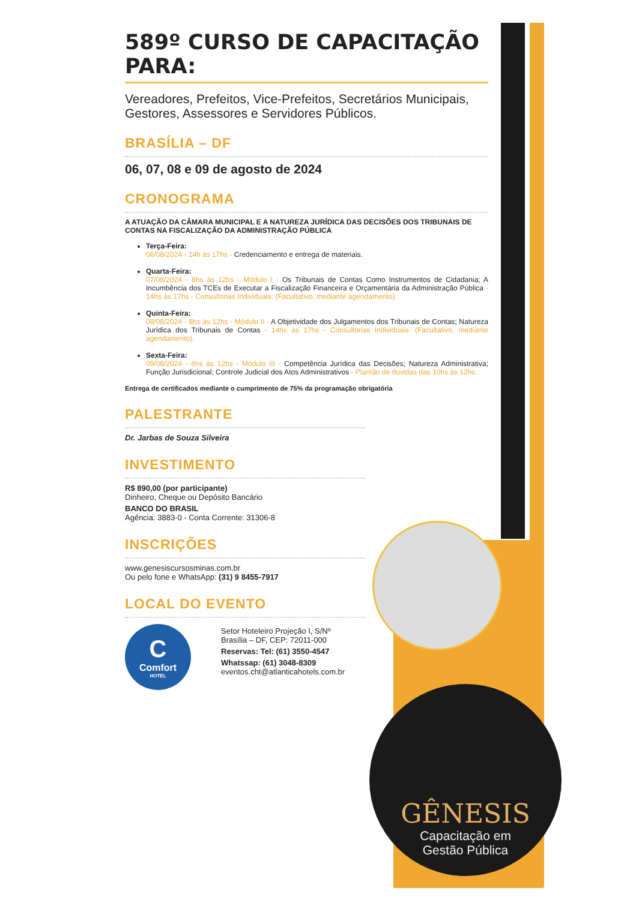GÊNESIS
Capacitação em
Gestão Pública
589º CURSO DE CAPACITAÇÃO PARA:
Vereadores, Prefeitos, Vice-Prefeitos, Secretários Municipais, Gestores, Assessores e Servidores Públicos.
BRASÍLIA – DF
06, 07, 08 e 09 de agosto de 2024
CRONOGRAMA
A ATUAÇÃO DA CÂMARA MUNICIPAL E A NATUREZA JURÍDICA DAS DECISÕES DOS TRIBUNAIS DE CONTAS NA FISCALIZAÇÃO DA ADMINISTRAÇÃO PÚBLICA
Terça-Feira:
06/08/2024 - 14h às 17hs - Credenciamento e entrega de materiais.
Quarta-Feira:
07/08/2024 - 8hs às 12hs - Módulo I - Os Tribunais de Contas Como Instrumentos de Cidadania; A Incumbência dos TCEs de Executar a Fiscalização Financeira e Orçamentária da Administração Pública - 14hs às 17hs - Consultorias Individuais. (Facultativo, mediante agendamento).
Quinta-Feira:
08/08/2024 - 8hs às 12hs - Módulo II - A Objetividade dos Julgamentos dos Tribunais de Contas; Natureza Jurídica dos Tribunais de Contas - 14hs às 17hs - Consultorias Individuais. (Facultativo, mediante agendamento).
Sexta-Feira:
09/08/2024 - 8hs às 12hs - Módulo III - Competência Jurídica das Decisões; Natureza Administrativa; Função Jurisdicional; Controle Judicial dos Atos Administrativos - Plantão de dúvidas das 10hs às 12hs.
Entrega de certificados mediante o cumprimento de 75% da programação obrigatória
PALESTRANTE
Dr. Jarbas de Souza Silveira
INVESTIMENTO
R$ 890,00 (por participante)
Dinheiro, Cheque ou Depósito Bancário
BANCO DO BRASIL
Agência: 3883-0 - Conta Corrente: 31306-8
INSCRIÇÕES
www.genesiscursosminas.com.br
Ou pelo fone e WhatsApp: (31) 9 8455-7917
LOCAL DO EVENTO
C
Comfort
HOTEL
Setor Hoteleiro Projeção I, S/Nº
Brasília – DF, CEP: 72011-000
Reservas: Tel: (61) 3550-4547
Whatssap: (61) 3048-8309
eventos.cht@atlanticahotels.com.br